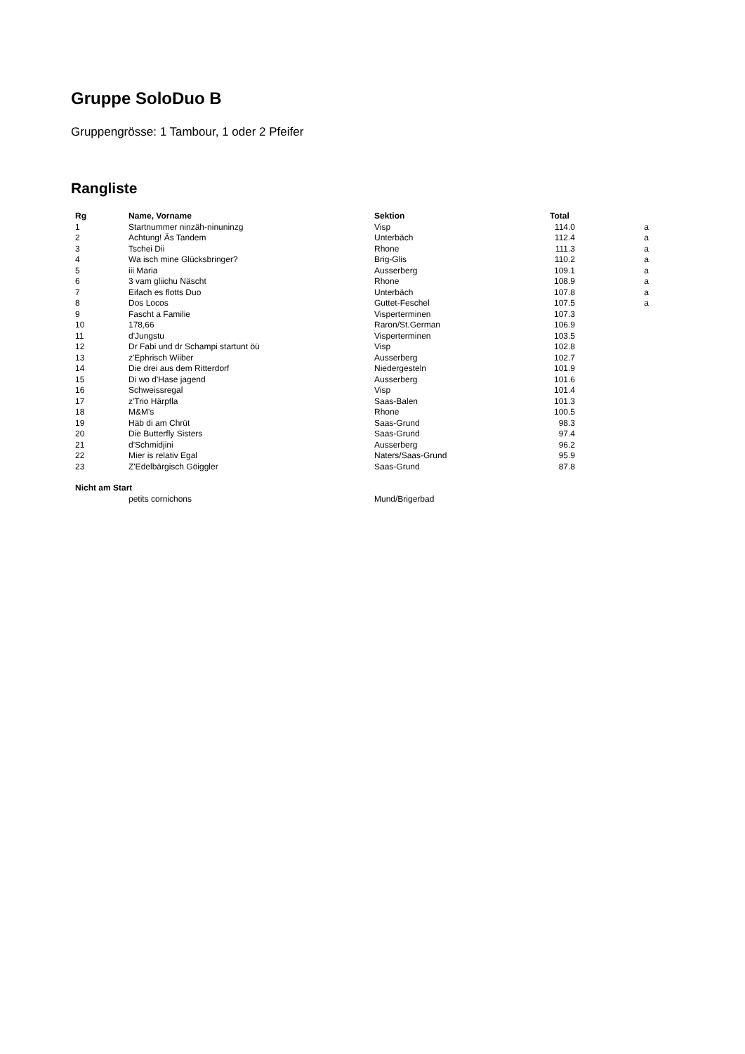Gruppe SoloDuo B
Gruppengrösse: 1 Tambour, 1 oder 2 Pfeifer
Rangliste
| Rg | Name, Vorname | Sektion | Total | |
| --- | --- | --- | --- | --- |
| 1 | Startnummer ninzäh-ninuninzg | Visp | 114.0 | a |
| 2 | Achtung! Äs Tandem | Unterbäch | 112.4 | a |
| 3 | Tschei Dii | Rhone | 111.3 | a |
| 4 | Wa isch mine Glücksbringer? | Brig-Glis | 110.2 | a |
| 5 | iii Maria | Ausserberg | 109.1 | a |
| 6 | 3 vam gliichu Näscht | Rhone | 108.9 | a |
| 7 | Eifach es flotts Duo | Unterbäch | 107.8 | a |
| 8 | Dos Locos | Guttet-Feschel | 107.5 | a |
| 9 | Fascht a Familie | Visperterminen | 107.3 | |
| 10 | 178,66 | Raron/St.German | 106.9 | |
| 11 | d'Jungstu | Visperterminen | 103.5 | |
| 12 | Dr Fabi und dr Schampi startunt öü | Visp | 102.8 | |
| 13 | z'Ephrisch Wiiber | Ausserberg | 102.7 | |
| 14 | Die drei aus dem Ritterdorf | Niedergesteln | 101.9 | |
| 15 | Di wo d'Hase jagend | Ausserberg | 101.6 | |
| 16 | Schweissregal | Visp | 101.4 | |
| 17 | z'Trio Härpfla | Saas-Balen | 101.3 | |
| 18 | M&M's | Rhone | 100.5 | |
| 19 | Häb di am Chrüt | Saas-Grund | 98.3 | |
| 20 | Die Butterfly Sisters | Saas-Grund | 97.4 | |
| 21 | d'Schmidjini | Ausserberg | 96.2 | |
| 22 | Mier is relativ Egal | Naters/Saas-Grund | 95.9 | |
| 23 | Z'Edelbärgisch Göiggler | Saas-Grund | 87.8 | |
| Nicht am Start | | | | |
| | petits cornichons | Mund/Brigerbad | | |